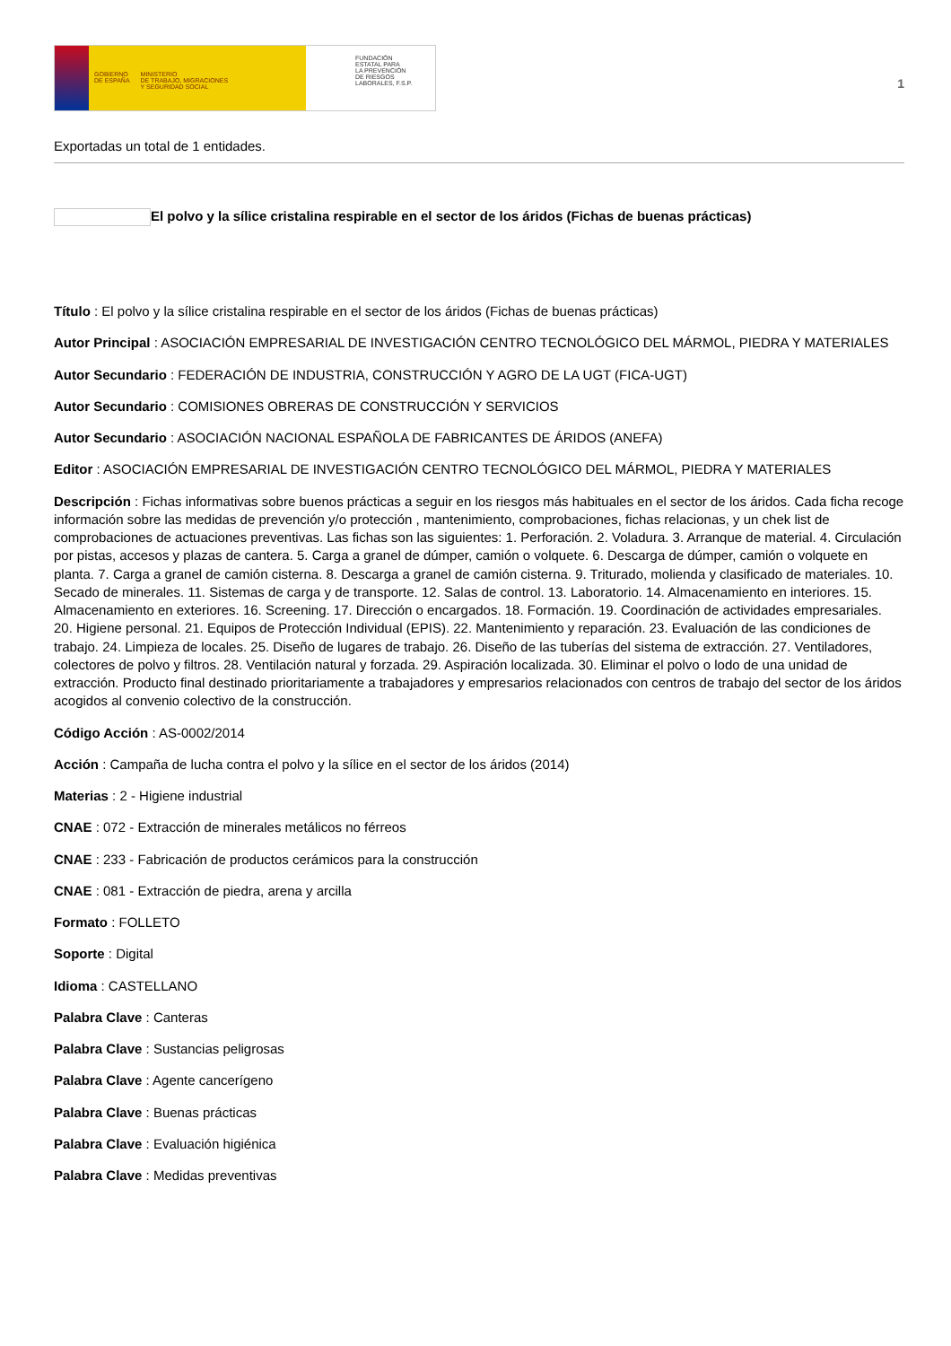GOBIERNO
DE ESPAÑA
MINISTERIO
DE TRABAJO, MIGRACIONES
Y SEGURIDAD SOCIAL
FUNDACIÓN
ESTATAL PARA
LA PREVENCIÓN
DE RIESGOS
LABORALES, F.S.P.
1
Exportadas un total de 1 entidades.
El polvo y la sílice cristalina respirable en el sector de los áridos (Fichas de buenas prácticas)
Título : El polvo y la sílice cristalina respirable en el sector de los áridos (Fichas de buenas prácticas)
Autor Principal : ASOCIACIÓN EMPRESARIAL DE INVESTIGACIÓN CENTRO TECNOLÓGICO DEL MÁRMOL, PIEDRA Y MATERIALES
Autor Secundario : FEDERACIÓN DE INDUSTRIA, CONSTRUCCIÓN Y AGRO DE LA UGT (FICA-UGT)
Autor Secundario : COMISIONES OBRERAS DE CONSTRUCCIÓN Y SERVICIOS
Autor Secundario : ASOCIACIÓN NACIONAL ESPAÑOLA DE FABRICANTES DE ÁRIDOS (ANEFA)
Editor : ASOCIACIÓN EMPRESARIAL DE INVESTIGACIÓN CENTRO TECNOLÓGICO DEL MÁRMOL, PIEDRA Y MATERIALES
Descripción : Fichas informativas sobre buenos prácticas a seguir en los riesgos más habituales en el sector de los áridos. Cada ficha recoge información sobre las medidas de prevención y/o protección , mantenimiento, comprobaciones, fichas relacionas, y un chek list de comprobaciones de actuaciones preventivas. Las fichas son las siguientes: 1. Perforación. 2. Voladura. 3. Arranque de material. 4. Circulación por pistas, accesos y plazas de cantera. 5. Carga a granel de dúmper, camión o volquete. 6. Descarga de dúmper, camión o volquete en planta. 7. Carga a granel de camión cisterna. 8. Descarga a granel de camión cisterna. 9. Triturado, molienda y clasificado de materiales. 10. Secado de minerales. 11. Sistemas de carga y de transporte. 12. Salas de control. 13. Laboratorio. 14. Almacenamiento en interiores. 15. Almacenamiento en exteriores. 16. Screening. 17. Dirección o encargados. 18. Formación. 19. Coordinación de actividades empresariales. 20. Higiene personal. 21. Equipos de Protección Individual (EPIS). 22. Mantenimiento y reparación. 23. Evaluación de las condiciones de trabajo. 24. Limpieza de locales. 25. Diseño de lugares de trabajo. 26. Diseño de las tuberías del sistema de extracción. 27. Ventiladores, colectores de polvo y filtros. 28. Ventilación natural y forzada. 29. Aspiración localizada. 30. Eliminar el polvo o lodo de una unidad de extracción. Producto final destinado prioritariamente a trabajadores y empresarios relacionados con centros de trabajo del sector de los áridos acogidos al convenio colectivo de la construcción.
Código Acción : AS-0002/2014
Acción : Campaña de lucha contra el polvo y la sílice en el sector de los áridos (2014)
Materias : 2 - Higiene industrial
CNAE : 072 - Extracción de minerales metálicos no férreos
CNAE : 233 - Fabricación de productos cerámicos para la construcción
CNAE : 081 - Extracción de piedra, arena y arcilla
Formato : FOLLETO
Soporte : Digital
Idioma : CASTELLANO
Palabra Clave : Canteras
Palabra Clave : Sustancias peligrosas
Palabra Clave : Agente cancerígeno
Palabra Clave : Buenas prácticas
Palabra Clave : Evaluación higiénica
Palabra Clave : Medidas preventivas